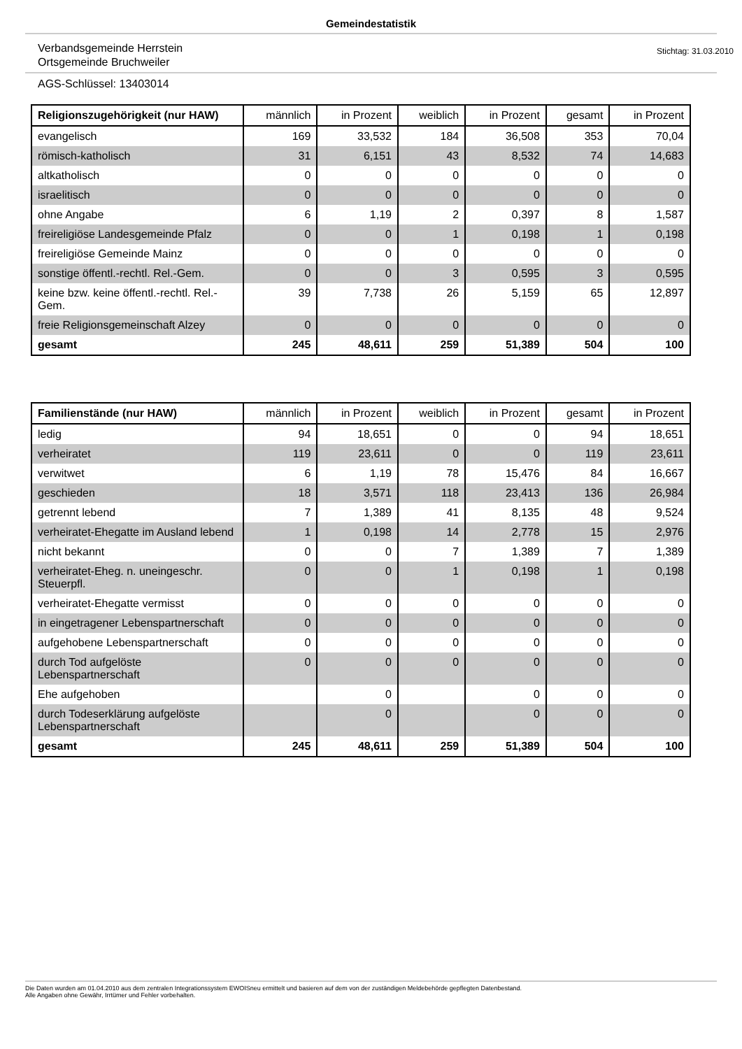Gemeindestatistik
Verbandsgemeinde Herrstein
Ortsgemeinde Bruchweiler
Stichtag: 31.03.2010
AGS-Schlüssel: 13403014
| Religionszugehörigkeit (nur HAW) | männlich | in Prozent | weiblich | in Prozent | gesamt | in Prozent |
| --- | --- | --- | --- | --- | --- | --- |
| evangelisch | 169 | 33,532 | 184 | 36,508 | 353 | 70,04 |
| römisch-katholisch | 31 | 6,151 | 43 | 8,532 | 74 | 14,683 |
| altkatholisch | 0 | 0 | 0 | 0 | 0 | 0 |
| israelitisch | 0 | 0 | 0 | 0 | 0 | 0 |
| ohne Angabe | 6 | 1,19 | 2 | 0,397 | 8 | 1,587 |
| freireligiöse Landesgemeinde Pfalz | 0 | 0 | 1 | 0,198 | 1 | 0,198 |
| freireligiöse Gemeinde Mainz | 0 | 0 | 0 | 0 | 0 | 0 |
| sonstige öffentl.-rechtl. Rel.-Gem. | 0 | 0 | 3 | 0,595 | 3 | 0,595 |
| keine bzw. keine öffentl.-rechtl. Rel.-Gem. | 39 | 7,738 | 26 | 5,159 | 65 | 12,897 |
| freie Religionsgemeinschaft Alzey | 0 | 0 | 0 | 0 | 0 | 0 |
| gesamt | 245 | 48,611 | 259 | 51,389 | 504 | 100 |
| Familienstände (nur HAW) | männlich | in Prozent | weiblich | in Prozent | gesamt | in Prozent |
| --- | --- | --- | --- | --- | --- | --- |
| ledig | 94 | 18,651 | 0 | 0 | 94 | 18,651 |
| verheiratet | 119 | 23,611 | 0 | 0 | 119 | 23,611 |
| verwitwet | 6 | 1,19 | 78 | 15,476 | 84 | 16,667 |
| geschieden | 18 | 3,571 | 118 | 23,413 | 136 | 26,984 |
| getrennt lebend | 7 | 1,389 | 41 | 8,135 | 48 | 9,524 |
| verheiratet-Ehegatte im Ausland lebend | 1 | 0,198 | 14 | 2,778 | 15 | 2,976 |
| nicht bekannt | 0 | 0 | 7 | 1,389 | 7 | 1,389 |
| verheiratet-Eheg. n. uneingeschr. Steuerpfl. | 0 | 0 | 1 | 0,198 | 1 | 0,198 |
| verheiratet-Ehegatte vermisst | 0 | 0 | 0 | 0 | 0 | 0 |
| in eingetragener Lebenspartnerschaft | 0 | 0 | 0 | 0 | 0 | 0 |
| aufgehobene Lebenspartnerschaft | 0 | 0 | 0 | 0 | 0 | 0 |
| durch Tod aufgelöste Lebenspartnerschaft | 0 | 0 | 0 | 0 | 0 | 0 |
| Ehe aufgehoben | | 0 | | 0 | 0 | 0 |
| durch Todeserklärung aufgelöste Lebenspartnerschaft | | 0 | | 0 | 0 | 0 |
| gesamt | 245 | 48,611 | 259 | 51,389 | 504 | 100 |
Die Daten wurden am 01.04.2010 aus dem zentralen Integrationssystem EWOISneu ermittelt und basieren auf dem von der zuständigen Meldebehörde gepflegten Datenbestand.
Alle Angaben ohne Gewähr, Irrtümer und Fehler vorbehalten.